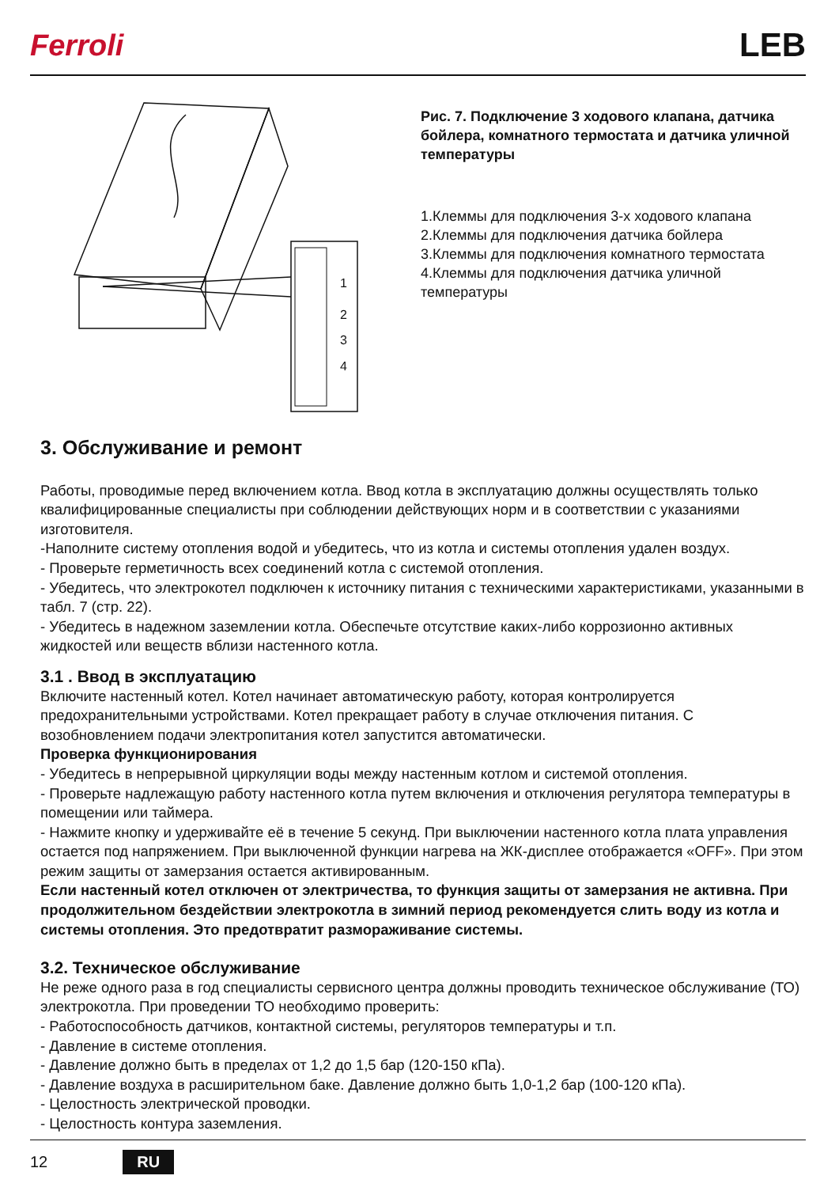Ferroli LEB
1
2
3
4
Рис. 7. Подключение 3 ходового клапана, датчика бойлера, комнатного термостата и датчика уличной температуры
1.Клеммы для подключения 3-х ходового клапана
2.Клеммы для подключения датчика бойлера
3.Клеммы для подключения комнатного термостата
4.Клеммы для подключения датчика уличной температуры
3. Обслуживание и ремонт
Работы, проводимые перед включением котла. Ввод котла в эксплуатацию должны осуществлять только квалифицированные специалисты при соблюдении действующих норм и в соответствии с указаниями изготовителя.
-Наполните систему отопления водой и убедитесь, что из котла и системы отопления удален воздух.
- Проверьте герметичность всех соединений котла с системой отопления.
- Убедитесь, что электрокотел подключен к источнику питания с техническими характеристиками, указанными в табл. 7 (стр. 22).
- Убедитесь в надежном заземлении котла. Обеспечьте отсутствие каких-либо коррозионно активных жидкостей или веществ вблизи настенного котла.
3.1 . Ввод в эксплуатацию
Включите настенный котел. Котел начинает автоматическую работу, которая контролируется предохранительными устройствами. Котел прекращает работу в случае отключения питания. С возобновлением подачи электропитания котел запустится автоматически.
Проверка функционирования
- Убедитесь в непрерывной циркуляции воды между настенным котлом и системой отопления.
- Проверьте надлежащую работу настенного котла путем включения и отключения регулятора температуры в помещении или таймера.
- Нажмите кнопку и удерживайте её в течение 5 секунд. При выключении настенного котла плата управления остается под напряжением. При выключенной функции нагрева на ЖК-дисплее отображается «OFF». При этом режим защиты от замерзания остается активированным.
Если настенный котел отключен от электричества, то функция защиты от замерзания не активна. При продолжительном бездействии электрокотла в зимний период рекомендуется слить воду из котла и системы отопления. Это предотвратит размораживание системы.
3.2. Техническое обслуживание
Не реже одного раза в год специалисты сервисного центра должны проводить техническое обслуживание (ТО) электрокотла. При проведении ТО необходимо проверить:
- Работоспособность датчиков, контактной системы, регуляторов температуры и т.п.
- Давление в системе отопления.
- Давление должно быть в пределах от 1,2 до 1,5 бар (120-150 кПа).
- Давление воздуха в расширительном баке. Давление должно быть 1,0-1,2 бар (100-120 кПа).
- Целостность электрической проводки.
- Целостность контура заземления.
12 RU